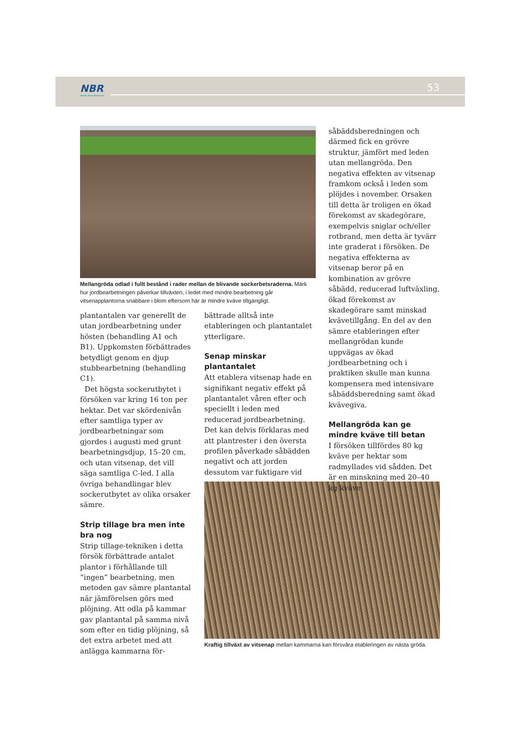NBR
Nordic Beet Research
53
Mellangröda odlad i fullt bestånd i rader mellan de blivande sockerbetsraderna. Märk hur jordbearbetningen påverkar tillväxten, i ledet med mindre bearbetning går vitsenapplantorna snabbare i blom eftersom här är mindre kväve tillgängligt.
plantantalen var generellt de utan jordbearbetning under hösten (behandling A1 och B1). Uppkomsten förbättrades betydligt genom en djup stubbearbetning (behandling C1).
Det högsta sockerutbytet i försöken var kring 16 ton per hektar. Det var skördenivån efter samtliga typer av jordbearbetningar som gjordes i augusti med grunt bearbetningsdjup, 15–20 cm, och utan vitsenap, det vill säga samtliga C-led. I alla övriga behandlingar blev sockerutbytet av olika orsaker sämre.
Strip tillage bra men inte bra nog
Strip tillage-tekniken i detta försök förbättrade antalet plantor i förhållande till ”ingen” bearbetning, men metoden gav sämre plantantal när jämförelsen görs med plöjning. Att odla på kammar gav plantantal på samma nivå som efter en tidig plöjning, så det extra arbetet med att anlägga kammarna för-
bättrade alltså inte etableringen och plantantalet ytterligare.
Senap minskar plantantalet
Att etablera vitsenap hade en signifikant negativ effekt på plantantalet våren efter och speciellt i leden med reducerad jordbearbetning. Det kan delvis förklaras med att plantrester i den översta profilen påverkade såbädden negativt och att jorden dessutom var fuktigare vid
såbäddsberedningen och därmed fick en grövre struktur, jämfört med leden utan mellangröda. Den negativa effekten av vitsenap framkom också i leden som plöjdes i november. Orsaken till detta är troligen en ökad förekomst av skadegörare, exempelvis sniglar och/eller rotbrand, men detta är tyvärr inte graderat i försöken. De negativa effekterna av vitsenap beror på en kombination av grövre såbädd, reducerad luftväxling, ökad förekomst av skadegörare samt minskad kvävetillgång. En del av den sämre etableringen efter mellangrödan kunde uppvägas av ökad jordbearbetning och i praktiken skulle man kunna kompensera med intensivare såbäddsberedning samt ökad kvävegiva.
Mellangröda kan ge mindre kväve till betan
I försöken tillfördes 80 kg kväve per hektar som radmyllades vid sådden. Det är en minskning med 20–40 kg kväve
Kraftig tillväxt av vitsenap mellan kammarna kan försvåra etableringen av nästa gröda.